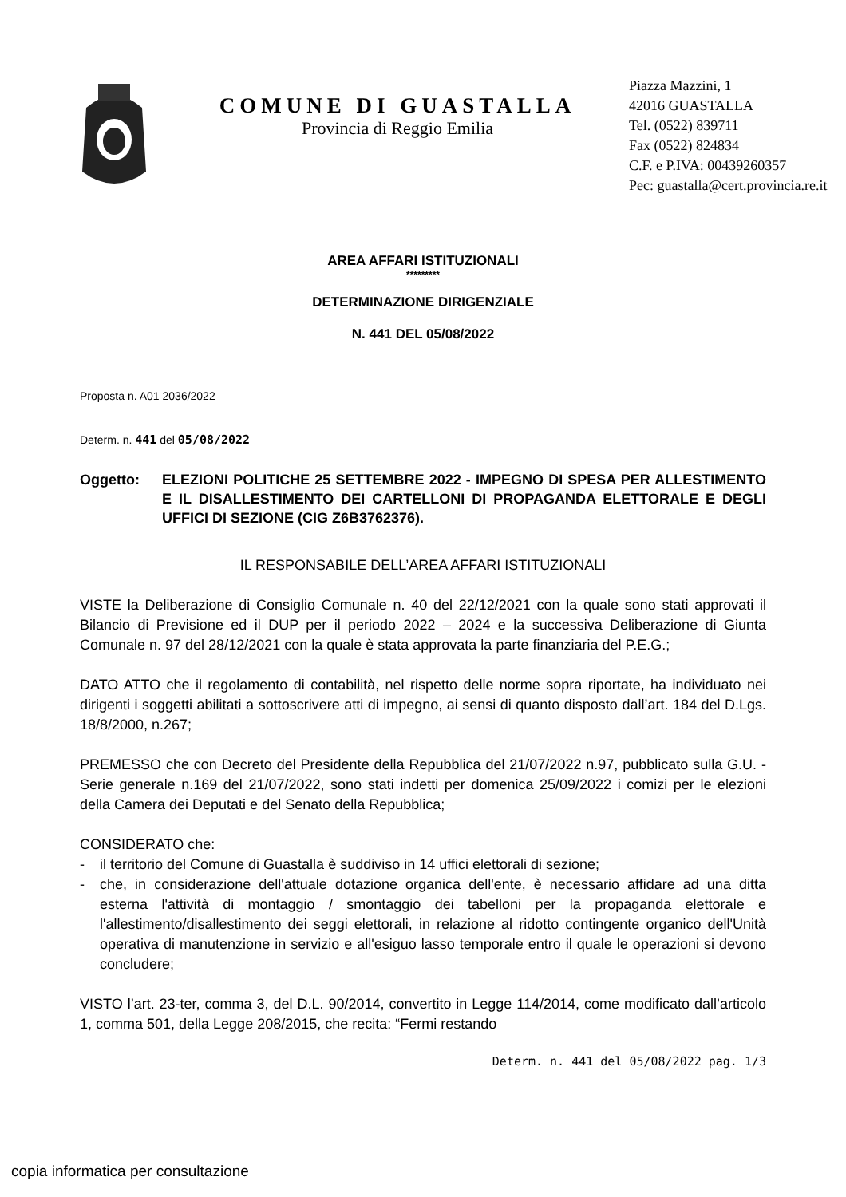COMUNE DI GUASTALLA
Provincia di Reggio Emilia
Piazza Mazzini, 1
42016 GUASTALLA
Tel. (0522) 839711
Fax (0522) 824834
C.F. e P.IVA: 00439260357
Pec: guastalla@cert.provincia.re.it
AREA AFFARI ISTITUZIONALI
*********
DETERMINAZIONE DIRIGENZIALE
N. 441 DEL 05/08/2022
Proposta n. A01 2036/2022
Determ. n. 441 del 05/08/2022
Oggetto: ELEZIONI POLITICHE 25 SETTEMBRE 2022 - IMPEGNO DI SPESA PER ALLESTIMENTO E IL DISALLESTIMENTO DEI CARTELLONI DI PROPAGANDA ELETTORALE E DEGLI UFFICI DI SEZIONE (CIG Z6B3762376).
IL RESPONSABILE DELL’AREA AFFARI ISTITUZIONALI
VISTE la Deliberazione di Consiglio Comunale n. 40 del 22/12/2021 con la quale sono stati approvati il Bilancio di Previsione ed il DUP per il periodo 2022 – 2024 e la successiva Deliberazione di Giunta Comunale n. 97 del 28/12/2021 con la quale è stata approvata la parte finanziaria del P.E.G.;
DATO ATTO che il regolamento di contabilità, nel rispetto delle norme sopra riportate, ha individuato nei dirigenti i soggetti abilitati a sottoscrivere atti di impegno, ai sensi di quanto disposto dall’art. 184 del D.Lgs. 18/8/2000, n.267;
PREMESSO che con Decreto del Presidente della Repubblica del 21/07/2022 n.97, pubblicato sulla G.U. - Serie generale n.169 del 21/07/2022, sono stati indetti per domenica 25/09/2022 i comizi per le elezioni della Camera dei Deputati e del Senato della Repubblica;
CONSIDERATO che:
- il territorio del Comune di Guastalla è suddiviso in 14 uffici elettorali di sezione;
- che, in considerazione dell'attuale dotazione organica dell'ente, è necessario affidare ad una ditta esterna l'attività di montaggio / smontaggio dei tabelloni per la propaganda elettorale e l'allestimento/disallestimento dei seggi elettorali, in relazione al ridotto contingente organico dell'Unità operativa di manutenzione in servizio e all'esiguo lasso temporale entro il quale le operazioni si devono concludere;
VISTO l’art. 23-ter, comma 3, del D.L. 90/2014, convertito in Legge 114/2014, come modificato dall’articolo 1, comma 501, della Legge 208/2015, che recita: “Fermi restando
Determ. n. 441 del 05/08/2022 pag. 1/3
copia informatica per consultazione